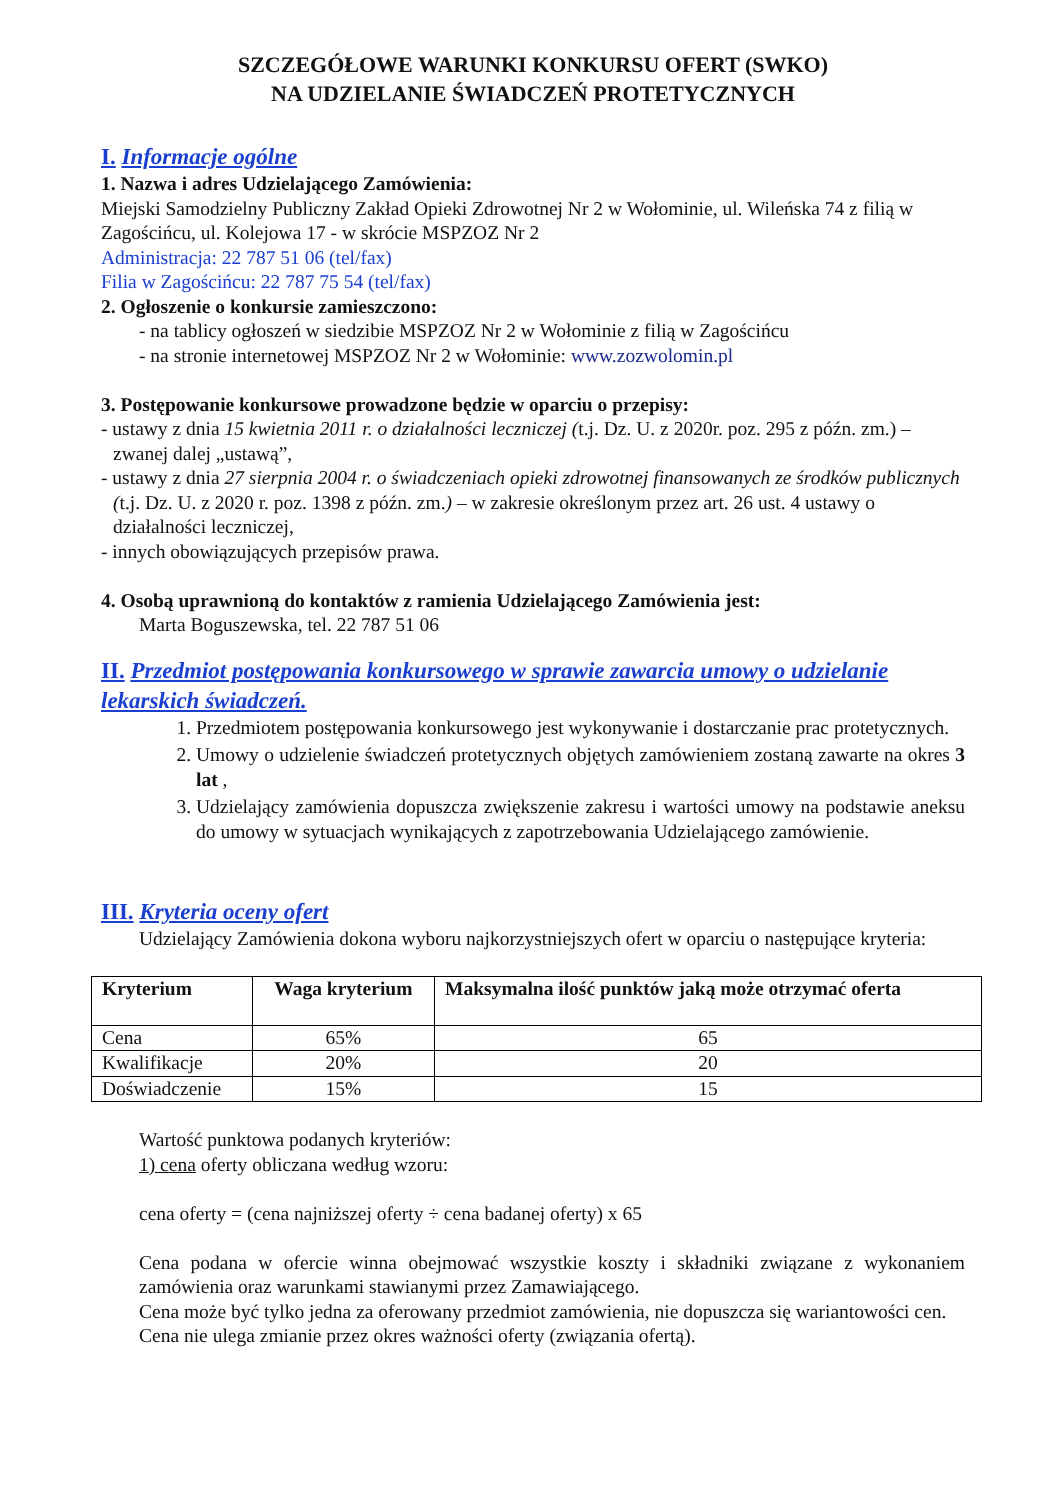SZCZEGÓŁOWE WARUNKI KONKURSU OFERT (SWKO)
NA UDZIELANIE ŚWIADCZEŃ PROTETYCZNYCH
I. Informacje ogólne
1. Nazwa i adres Udzielającego Zamówienia:
Miejski Samodzielny Publiczny Zakład Opieki Zdrowotnej Nr 2 w Wołominie, ul. Wileńska 74 z filią w Zagościńcu, ul. Kolejowa 17 - w skrócie MSPZOZ Nr 2
Administracja: 22 787 51 06 (tel/fax)
Filia w Zagościńcu: 22 787 75 54 (tel/fax)
2. Ogłoszenie o konkursie zamieszczono:
- na tablicy ogłoszeń w siedzibie MSPZOZ Nr 2 w Wołominie z filią w Zagościńcu
- na stronie internetowej MSPZOZ Nr 2 w Wołominie: www.zozwolomin.pl
3. Postępowanie konkursowe prowadzone będzie w oparciu o przepisy:
- ustawy z dnia 15 kwietnia 2011 r. o działalności leczniczej (t.j. Dz. U. z 2020r. poz. 295 z późn. zm.) – zwanej dalej „ustawą”,
- ustawy z dnia 27 sierpnia 2004 r. o świadczeniach opieki zdrowotnej finansowanych ze środków publicznych (t.j. Dz. U. z 2020 r. poz. 1398 z późn. zm.) – w zakresie określonym przez art. 26 ust. 4 ustawy o działalności leczniczej,
- innych obowiązujących przepisów prawa.
4. Osobą uprawnioną do kontaktów z ramienia Udzielającego Zamówienia jest:
Marta Boguszewska, tel. 22 787 51 06
II. Przedmiot postępowania konkursowego w sprawie zawarcia umowy o udzielanie lekarskich świadczeń.
1. Przedmiotem postępowania konkursowego jest wykonywanie i dostarczanie prac protetycznych.
2. Umowy o udzielenie świadczeń protetycznych objętych zamówieniem zostaną zawarte na okres 3 lat ,
3. Udzielający zamówienia dopuszcza zwiększenie zakresu i wartości umowy na podstawie aneksu do umowy w sytuacjach wynikających z zapotrzebowania Udzielającego zamówienie.
III. Kryteria oceny ofert
Udzielający Zamówienia dokona wyboru najkorzystniejszych ofert w oparciu o następujące kryteria:
| Kryterium | Waga kryterium | Maksymalna ilość punktów jaką może otrzymać oferta |
| --- | --- | --- |
| Cena | 65% | 65 |
| Kwalifikacje | 20% | 20 |
| Doświadczenie | 15% | 15 |
Wartość punktowa podanych kryteriów:
1) cena oferty obliczana według wzoru:
cena oferty = (cena najniższej oferty ÷ cena badanej oferty) x 65
Cena podana w ofercie winna obejmować wszystkie koszty i składniki związane z wykonaniem zamówienia oraz warunkami stawianymi przez Zamawiającego.
Cena może być tylko jedna za oferowany przedmiot zamówienia, nie dopuszcza się wariantowości cen.
Cena nie ulega zmianie przez okres ważności oferty (związania ofertą).